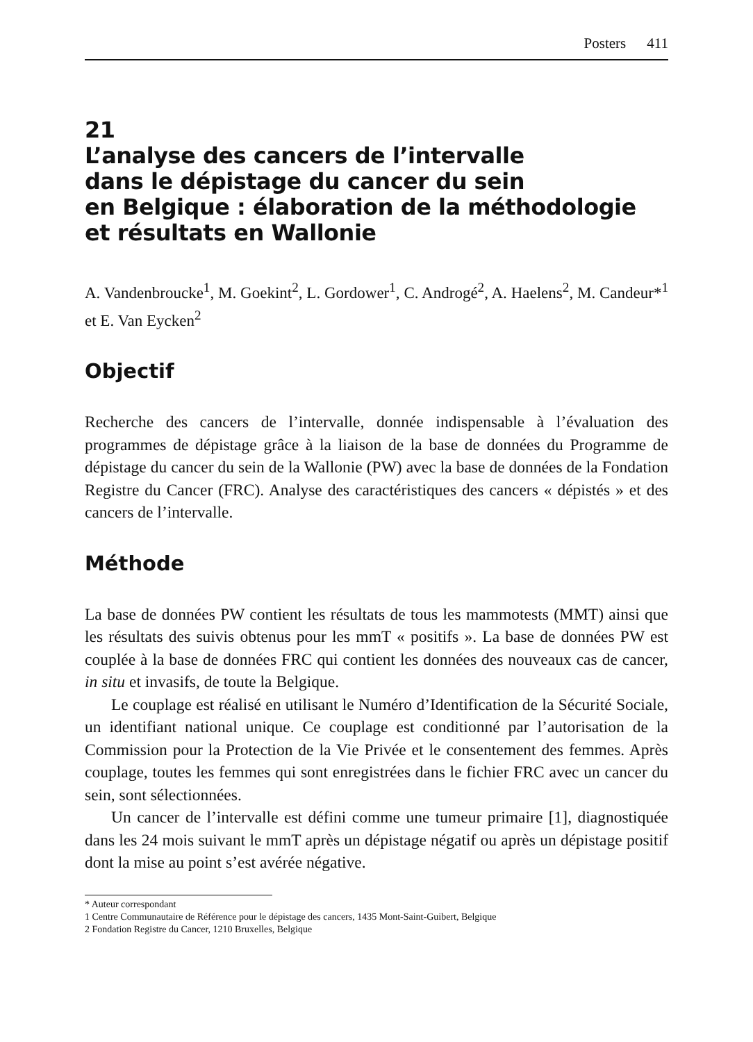Posters 411
21
L’analyse des cancers de l’intervalle
dans le dépistage du cancer du sein
en Belgique : élaboration de la méthodologie
et résultats en Wallonie
A. Vandenbroucke<sup>1</sup>, M. Goekint<sup>2</sup>, L. Gordower<sup>1</sup>, C. Androgé<sup>2</sup>, A. Haelens<sup>2</sup>, M. Candeur*<sup>1</sup> et E. Van Eycken<sup>2</sup>
Objectif
Recherche des cancers de l’intervalle, donnée indispensable à l’évaluation des programmes de dépistage grâce à la liaison de la base de données du Programme de dépistage du cancer du sein de la Wallonie (PW) avec la base de données de la Fondation Registre du Cancer (FRC). Analyse des caractéristiques des cancers « dépistés » et des cancers de l’intervalle.
Méthode
La base de données PW contient les résultats de tous les mammotests (MMT) ainsi que les résultats des suivis obtenus pour les mmT « positifs ». La base de données PW est couplée à la base de données FRC qui contient les données des nouveaux cas de cancer, in situ et invasifs, de toute la Belgique.
Le couplage est réalisé en utilisant le Numéro d’Identification de la Sécurité Sociale, un identifiant national unique. Ce couplage est conditionné par l’autorisation de la Commission pour la Protection de la Vie Privée et le consentement des femmes. Après couplage, toutes les femmes qui sont enregistrées dans le fichier FRC avec un cancer du sein, sont sélectionnées.
Un cancer de l’intervalle est défini comme une tumeur primaire [1], diagnostiquée dans les 24 mois suivant le mmT après un dépistage négatif ou après un dépistage positif dont la mise au point s’est avérée négative.
* Auteur correspondant
1 Centre Communautaire de Référence pour le dépistage des cancers, 1435 Mont-Saint-Guibert, Belgique
2 Fondation Registre du Cancer, 1210 Bruxelles, Belgique